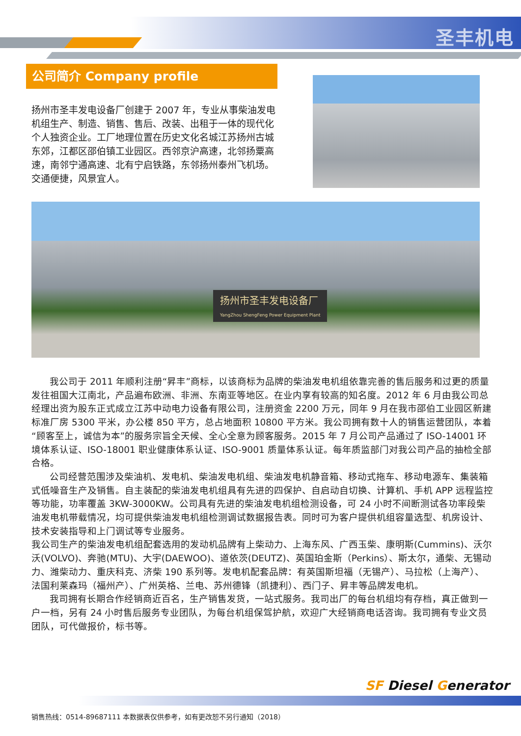圣丰机电
公司简介 Company profile
扬州市圣丰发电设备厂创建于 2007 年，专业从事柴油发电机组生产、制造、销售、售后、改装、出租于一体的现代化个人独资企业。工厂地理位置在历史文化名城江苏扬州古城东郊，江都区邵伯镇工业园区。西邻京沪高速，北邻扬粟高速，南邻宁通高速、北有宁启铁路，东邻扬州泰州飞机场。交通便捷，风景宜人。
扬州市圣丰发电设备厂
YangZhou ShengFeng Power Equipment Plant
我公司于 2011 年顺利注册“昇丰”商标，以该商标为品牌的柴油发电机组依靠完善的售后服务和过更的质量发往祖国大江南北，产品遍布欧洲、非洲、东南亚等地区。在业内享有较高的知名度。2012 年 6 月由我公司总经理出资为股东正式成立江苏中动电力设备有限公司，注册资金 2200 万元，同年 9 月在我市邵伯工业园区新建标准厂房 5300 平米，办公楼 850 平方，总占地面积 10800 平方米。我公司拥有数十人的销售运营团队，本着“顾客至上，诚信为本”的服务宗旨全天候、全心全意为顾客服务。2015 年 7 月公司产品通过了 ISO-14001 环境体系认证、ISO-18001 职业健康体系认证、ISO-9001 质量体系认证。每年质监部门对我公司产品的抽检全部合格。
公司经营范围涉及柴油机、发电机、柴油发电机组、柴油发电机静音箱、移动式拖车、移动电源车、集装箱式低噪音生产及销售。自主装配的柴油发电机组具有先进的四保护、自启动自切换、计算机、手机 APP 远程监控等功能，功率覆盖 3KW-3000KW。公司具有先进的柴油发电机组检测设备，可 24 小时不间断测试各功率段柴油发电机带载情况，均可提供柴油发电机组检测调试数据报告表。同时可为客户提供机组容量选型、机房设计、技术安装指导和上门调试等专业服务。
我公司生产的柴油发电机组配套选用的发动机品牌有上柴动力、上海东风、广西玉柴、康明斯(Cummins)、沃尔沃(VOLVO)、奔驰(MTU)、大宇(DAEWOO)、道依茨(DEUTZ)、英国珀金斯（Perkins）、斯太尔，通柴、无锡动力、潍柴动力、重庆科克、济柴 190 系列等。发电机配套品牌：有英国斯坦福（无锡产）、马拉松（上海产）、法国利莱森玛（福州产）、广州英格、兰电、苏州德锋（凯捷利）、西门子、昇丰等品牌发电机。
我司拥有长期合作经销商近百名，生产销售发货，一站式服务。我司出厂的每台机组均有存档，真正做到一户一档，另有 24 小时售后服务专业团队，为每台机组保驾护航，欢迎广大经销商电话咨询。我司拥有专业文员团队，可代做报价，标书等。
SF Diesel Generator
销售热线：0514-89687111 本数据表仅供参考，如有更改恕不另行通知（2018）